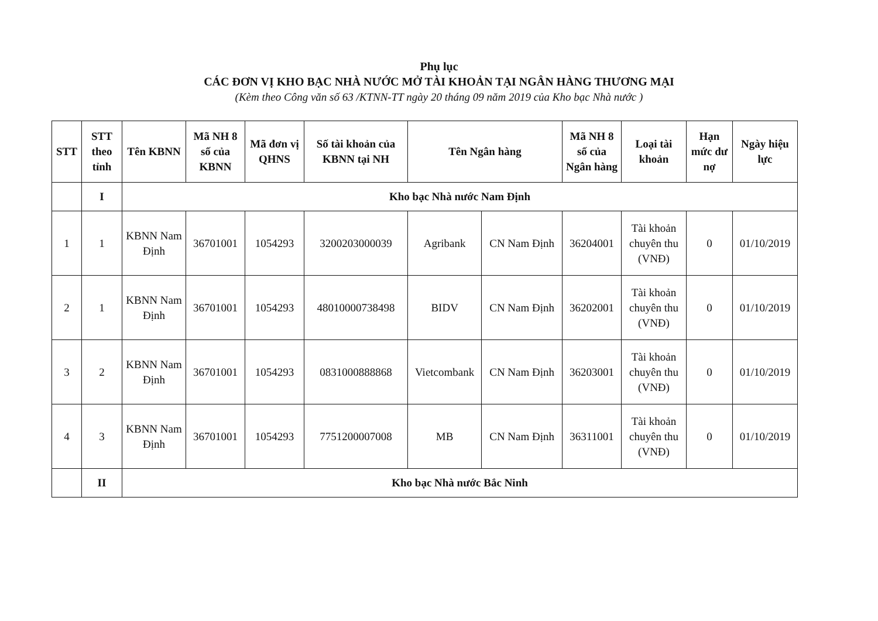Phụ lục
CÁC ĐƠN VỊ KHO BẠC NHÀ NƯỚC MỞ TÀI KHOẢN TẠI NGÂN HÀNG THƯƠNG MẠI
(Kèm theo Công văn số 63 /KTNN-TT ngày 20 tháng 09 năm 2019 của Kho bạc Nhà nước )
| STT | STT theo tỉnh | Tên KBNN | Mã NH 8 số của KBNN | Mã đơn vị QHNS | Số tài khoản của KBNN tại NH | Tên Ngân hàng | | Mã NH 8 số của Ngân hàng | Loại tài khoản | Hạn mức dư nợ | Ngày hiệu lực |
| --- | --- | --- | --- | --- | --- | --- | --- | --- | --- | --- | --- |
| | I | Kho bạc Nhà nước Nam Định | | | | | | | | | |
| 1 | 1 | KBNN Nam Định | 36701001 | 1054293 | 3200203000039 | Agribank | CN Nam Định | 36204001 | Tài khoản chuyên thu (VNĐ) | 0 | 01/10/2019 |
| 2 | 1 | KBNN Nam Định | 36701001 | 1054293 | 48010000738498 | BIDV | CN Nam Định | 36202001 | Tài khoản chuyên thu (VNĐ) | 0 | 01/10/2019 |
| 3 | 2 | KBNN Nam Định | 36701001 | 1054293 | 0831000888868 | Vietcombank | CN Nam Định | 36203001 | Tài khoản chuyên thu (VNĐ) | 0 | 01/10/2019 |
| 4 | 3 | KBNN Nam Định | 36701001 | 1054293 | 7751200007008 | MB | CN Nam Định | 36311001 | Tài khoản chuyên thu (VNĐ) | 0 | 01/10/2019 |
| | II | Kho bạc Nhà nước Bắc Ninh | | | | | | | | | |